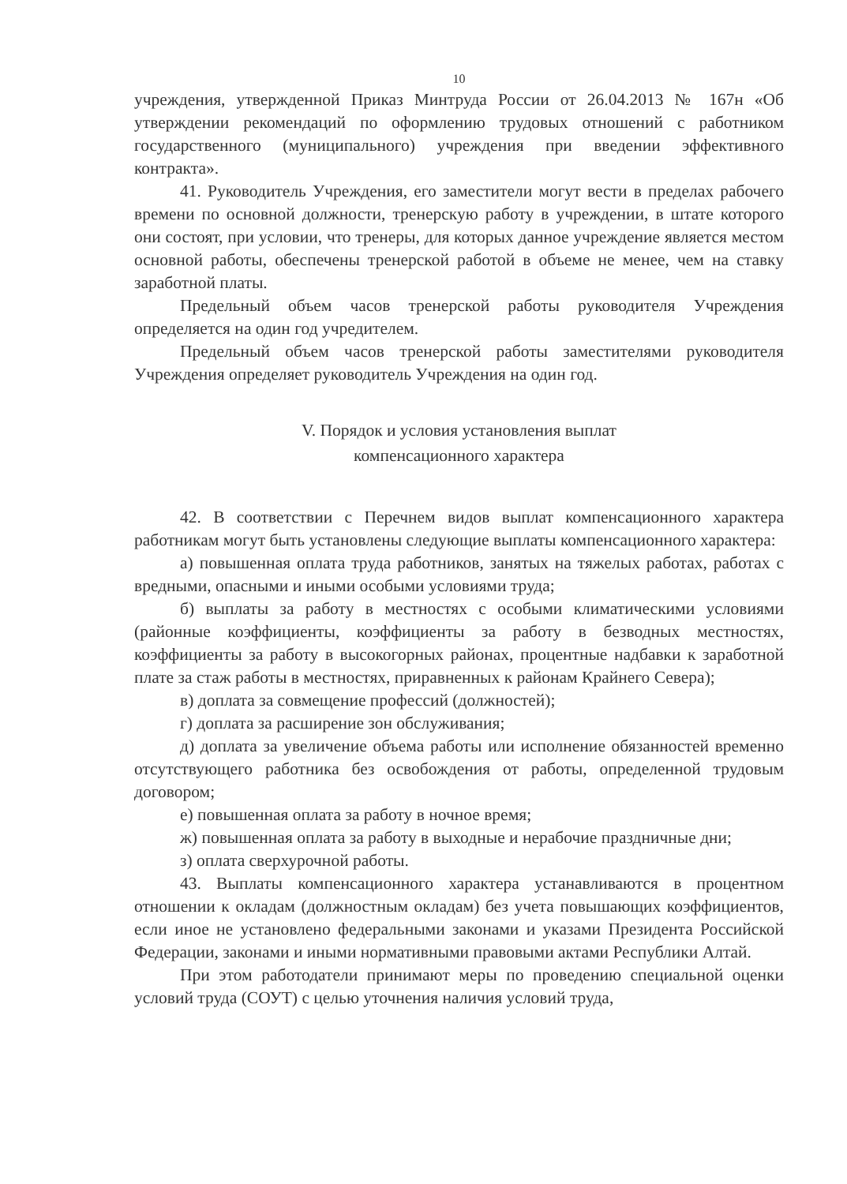10
учреждения, утвержденной Приказ Минтруда России от 26.04.2013 № 167н «Об утверждении рекомендаций по оформлению трудовых отношений с работником государственного (муниципального) учреждения при введении эффективного контракта».
41. Руководитель Учреждения, его заместители могут вести в пределах рабочего времени по основной должности, тренерскую работу в учреждении, в штате которого они состоят, при условии, что тренеры, для которых данное учреждение является местом основной работы, обеспечены тренерской работой в объеме не менее, чем на ставку заработной платы.
Предельный объем часов тренерской работы руководителя Учреждения определяется на один год учредителем.
Предельный объем часов тренерской работы заместителями руководителя Учреждения определяет руководитель Учреждения на один год.
V. Порядок и условия установления выплат
компенсационного характера
42. В соответствии с Перечнем видов выплат компенсационного характера работникам могут быть установлены следующие выплаты компенсационного характера:
а) повышенная оплата труда работников, занятых на тяжелых работах, работах с вредными, опасными и иными особыми условиями труда;
б) выплаты за работу в местностях с особыми климатическими условиями (районные коэффициенты, коэффициенты за работу в безводных местностях, коэффициенты за работу в высокогорных районах, процентные надбавки к заработной плате за стаж работы в местностях, приравненных к районам Крайнего Севера);
в) доплата за совмещение профессий (должностей);
г) доплата за расширение зон обслуживания;
д) доплата за увеличение объема работы или исполнение обязанностей временно отсутствующего работника без освобождения от работы, определенной трудовым договором;
е) повышенная оплата за работу в ночное время;
ж) повышенная оплата за работу в выходные и нерабочие праздничные дни;
з) оплата сверхурочной работы.
43. Выплаты компенсационного характера устанавливаются в процентном отношении к окладам (должностным окладам) без учета повышающих коэффициентов, если иное не установлено федеральными законами и указами Президента Российской Федерации, законами и иными нормативными правовыми актами Республики Алтай.
При этом работодатели принимают меры по проведению специальной оценки условий труда (СОУТ) с целью уточнения наличия условий труда,